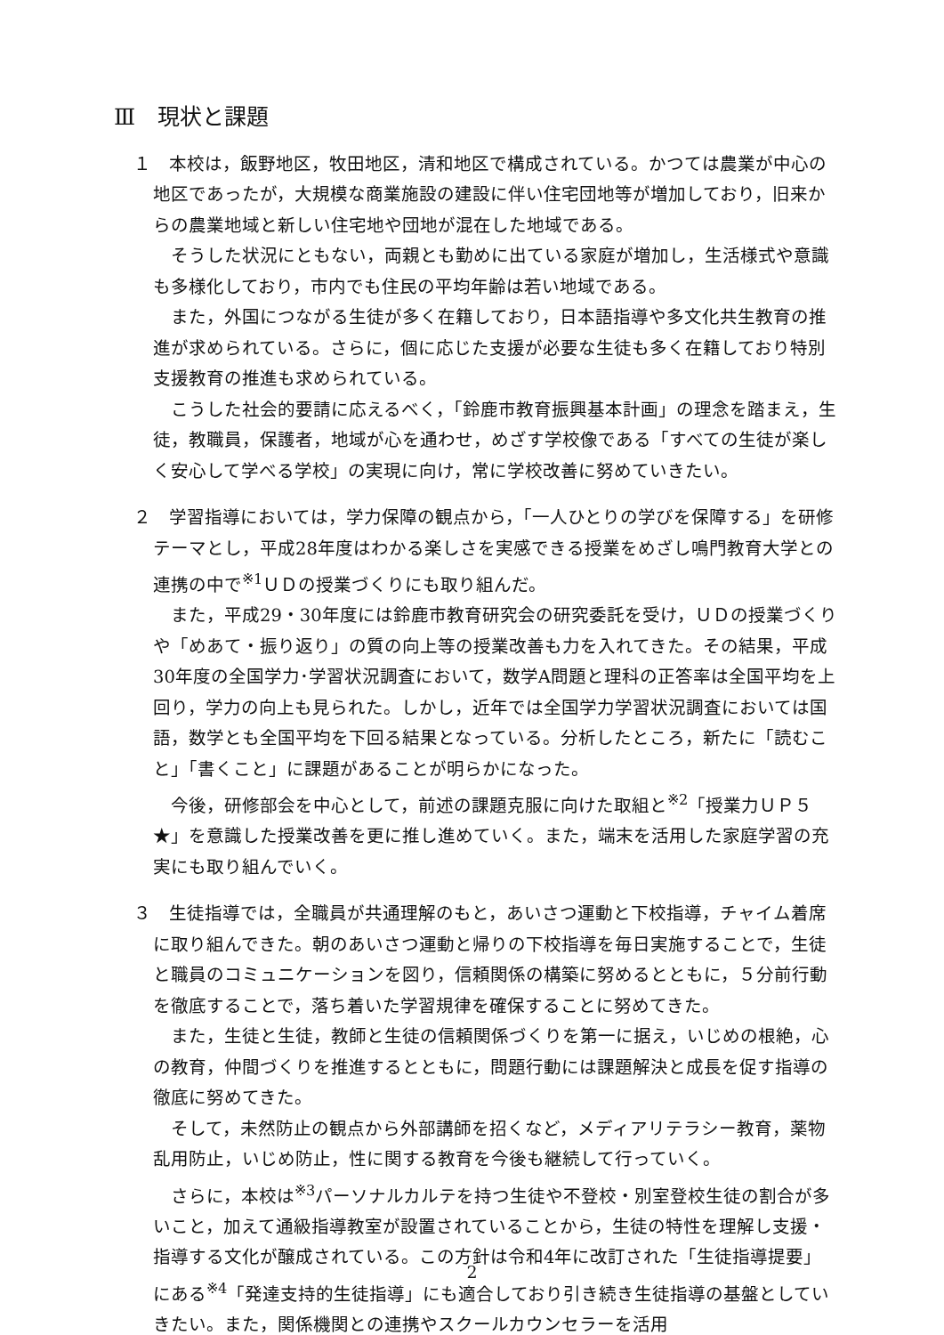Ⅲ　現状と課題
１　本校は，飯野地区，牧田地区，清和地区で構成されている。かつては農業が中心の地区であったが，大規模な商業施設の建設に伴い住宅団地等が増加しており，旧来からの農業地域と新しい住宅地や団地が混在した地域である。
そうした状況にともない，両親とも勤めに出ている家庭が増加し，生活様式や意識も多様化しており，市内でも住民の平均年齢は若い地域である。
また，外国につながる生徒が多く在籍しており，日本語指導や多文化共生教育の推進が求められている。さらに，個に応じた支援が必要な生徒も多く在籍しており特別支援教育の推進も求められている。
こうした社会的要請に応えるべく，「鈴鹿市教育振興基本計画」の理念を踏まえ，生徒，教職員，保護者，地域が心を通わせ，めざす学校像である「すべての生徒が楽しく安心して学べる学校」の実現に向け，常に学校改善に努めていきたい。
２　学習指導においては，学力保障の観点から，「一人ひとりの学びを保障する」を研修テーマとし，平成28年度はわかる楽しさを実感できる授業をめざし鳴門教育大学との連携の中で<sup>※1</sup>ＵＤの授業づくりにも取り組んだ。
また，平成29・30年度には鈴鹿市教育研究会の研究委託を受け，ＵＤの授業づくりや「めあて・振り返り」の質の向上等の授業改善も力を入れてきた。その結果，平成30年度の全国学力･学習状況調査において，数学A問題と理科の正答率は全国平均を上回り，学力の向上も見られた。しかし，近年では全国学力学習状況調査においては国語，数学とも全国平均を下回る結果となっている。分析したところ，新たに「読むこと」「書くこと」に課題があることが明らかになった。
今後，研修部会を中心として，前述の課題克服に向けた取組と<sup>※2</sup>「授業力ＵＰ５★」を意識した授業改善を更に推し進めていく。また，端末を活用した家庭学習の充実にも取り組んでいく。
３　生徒指導では，全職員が共通理解のもと，あいさつ運動と下校指導，チャイム着席に取り組んできた。朝のあいさつ運動と帰りの下校指導を毎日実施することで，生徒と職員のコミュニケーションを図り，信頼関係の構築に努めるとともに，５分前行動を徹底することで，落ち着いた学習規律を確保することに努めてきた。
また，生徒と生徒，教師と生徒の信頼関係づくりを第一に据え，いじめの根絶，心の教育，仲間づくりを推進するとともに，問題行動には課題解決と成長を促す指導の徹底に努めてきた。
そして，未然防止の観点から外部講師を招くなど，メディアリテラシー教育，薬物乱用防止，いじめ防止，性に関する教育を今後も継続して行っていく。
さらに，本校は<sup>※3</sup>パーソナルカルテを持つ生徒や不登校・別室登校生徒の割合が多いこと，加えて通級指導教室が設置されていることから，生徒の特性を理解し支援・指導する文化が醸成されている。この方針は令和4年に改訂された「生徒指導提要」にある<sup>※4</sup>「発達支持的生徒指導」にも適合しており引き続き生徒指導の基盤としていきたい。また，関係機関との連携やスクールカウンセラーを活用
2